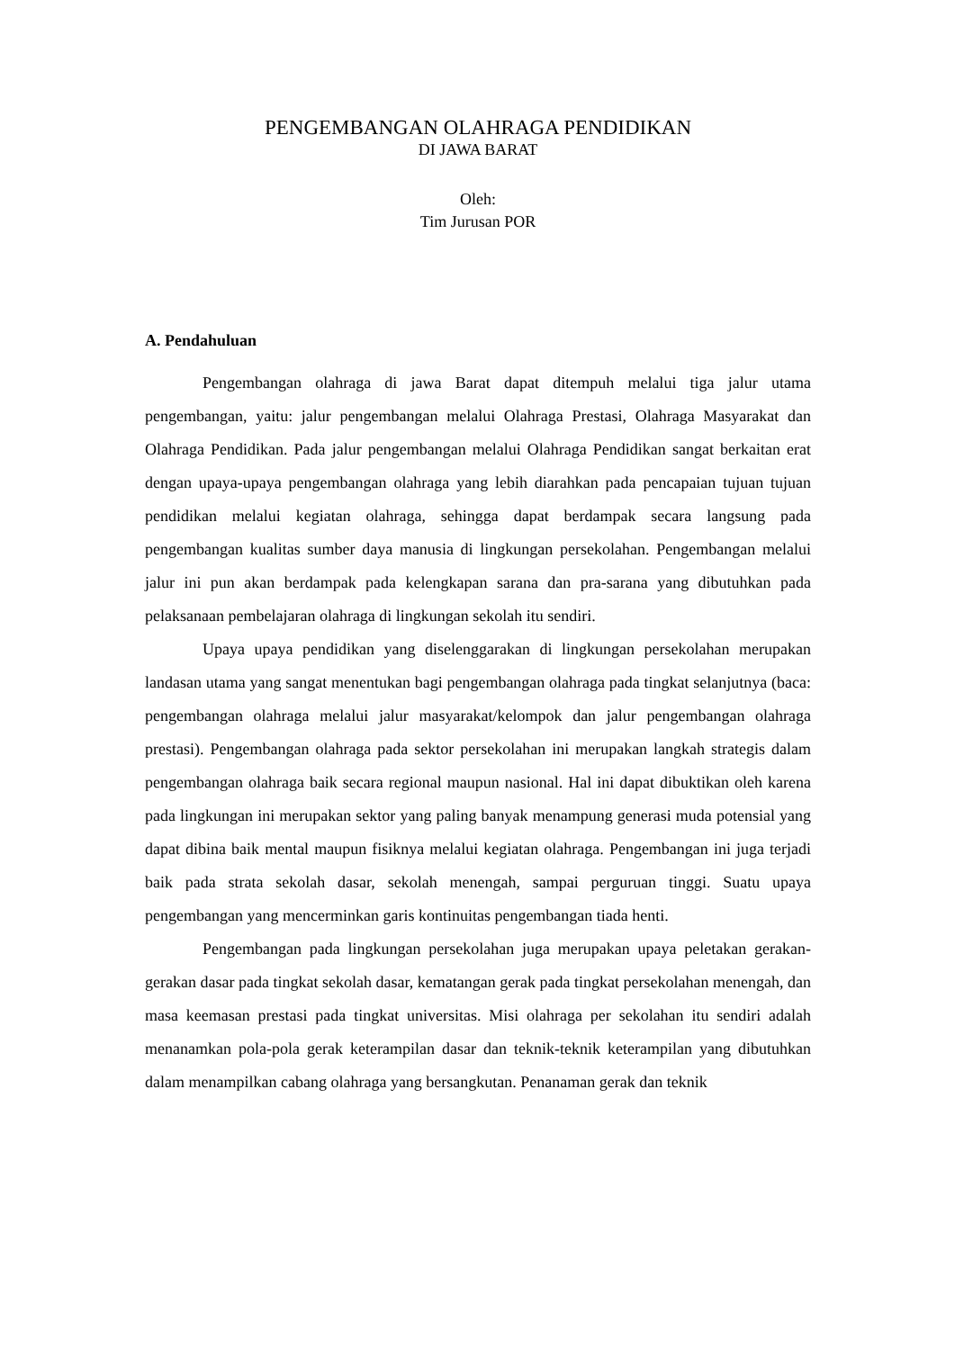PENGEMBANGAN OLAHRAGA PENDIDIKAN
DI JAWA BARAT
Oleh:
Tim Jurusan POR
A. Pendahuluan
Pengembangan olahraga di jawa Barat dapat ditempuh melalui tiga jalur utama pengembangan, yaitu: jalur pengembangan melalui Olahraga Prestasi, Olahraga Masyarakat dan Olahraga Pendidikan. Pada jalur pengembangan melalui Olahraga Pendidikan sangat berkaitan erat dengan upaya-upaya pengembangan olahraga yang lebih diarahkan pada pencapaian tujuan tujuan pendidikan melalui kegiatan olahraga, sehingga dapat berdampak secara langsung pada pengembangan kualitas sumber daya manusia di lingkungan persekolahan. Pengembangan melalui jalur ini pun akan berdampak pada kelengkapan sarana dan pra-sarana yang dibutuhkan pada pelaksanaan pembelajaran olahraga di lingkungan sekolah itu sendiri.
Upaya upaya pendidikan yang diselenggarakan di lingkungan persekolahan merupakan landasan utama yang sangat menentukan bagi pengembangan olahraga pada tingkat selanjutnya (baca: pengembangan olahraga melalui jalur masyarakat/kelompok dan jalur pengembangan olahraga prestasi). Pengembangan olahraga pada sektor persekolahan ini merupakan langkah strategis dalam pengembangan olahraga baik secara regional maupun nasional. Hal ini dapat dibuktikan oleh karena pada lingkungan ini merupakan sektor yang paling banyak menampung generasi muda potensial yang dapat dibina baik mental maupun fisiknya melalui kegiatan olahraga. Pengembangan ini juga terjadi baik pada strata sekolah dasar, sekolah menengah, sampai perguruan tinggi. Suatu upaya pengembangan yang mencerminkan garis kontinuitas pengembangan tiada henti.
Pengembangan pada lingkungan persekolahan juga merupakan upaya peletakan gerakan-gerakan dasar pada tingkat sekolah dasar, kematangan gerak pada tingkat persekolahan menengah, dan masa keemasan prestasi pada tingkat universitas. Misi olahraga per sekolahan itu sendiri adalah menanamkan pola-pola gerak keterampilan dasar dan teknik-teknik keterampilan yang dibutuhkan dalam menampilkan cabang olahraga yang bersangkutan. Penanaman gerak dan teknik